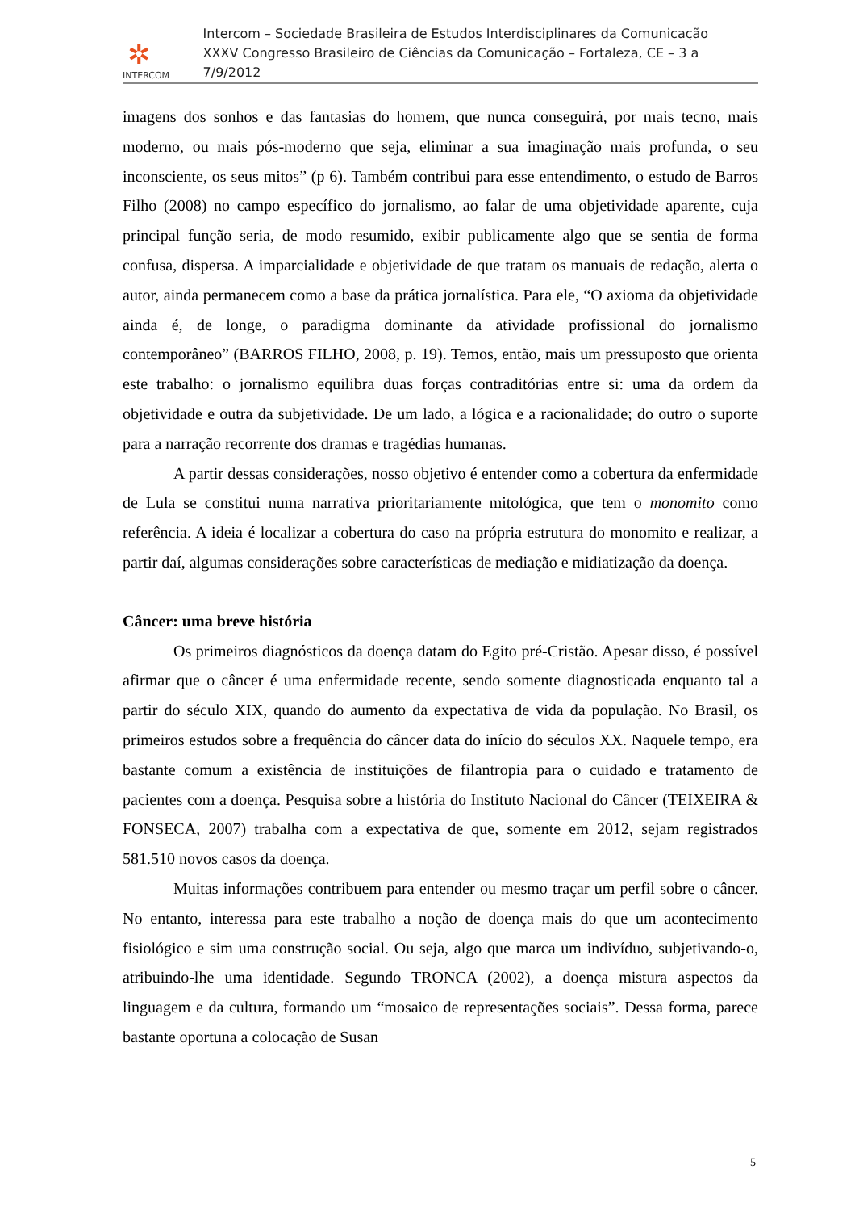✲
INTERCOM
Intercom – Sociedade Brasileira de Estudos Interdisciplinares da Comunicação
XXXV Congresso Brasileiro de Ciências da Comunicação – Fortaleza, CE – 3 a 7/9/2012
imagens dos sonhos e das fantasias do homem, que nunca conseguirá, por mais tecno, mais moderno, ou mais pós-moderno que seja, eliminar a sua imaginação mais profunda, o seu inconsciente, os seus mitos” (p 6). Também contribui para esse entendimento, o estudo de Barros Filho (2008) no campo específico do jornalismo, ao falar de uma objetividade aparente, cuja principal função seria, de modo resumido, exibir publicamente algo que se sentia de forma confusa, dispersa. A imparcialidade e objetividade de que tratam os manuais de redação, alerta o autor, ainda permanecem como a base da prática jornalística. Para ele, “O axioma da objetividade ainda é, de longe, o paradigma dominante da atividade profissional do jornalismo contemporâneo” (BARROS FILHO, 2008, p. 19). Temos, então, mais um pressuposto que orienta este trabalho: o jornalismo equilibra duas forças contraditórias entre si: uma da ordem da objetividade e outra da subjetividade. De um lado, a lógica e a racionalidade; do outro o suporte para a narração recorrente dos dramas e tragédias humanas.
A partir dessas considerações, nosso objetivo é entender como a cobertura da enfermidade de Lula se constitui numa narrativa prioritariamente mitológica, que tem o monomito como referência. A ideia é localizar a cobertura do caso na própria estrutura do monomito e realizar, a partir daí, algumas considerações sobre características de mediação e midiatização da doença.
Câncer: uma breve história
Os primeiros diagnósticos da doença datam do Egito pré-Cristão. Apesar disso, é possível afirmar que o câncer é uma enfermidade recente, sendo somente diagnosticada enquanto tal a partir do século XIX, quando do aumento da expectativa de vida da população. No Brasil, os primeiros estudos sobre a frequência do câncer data do início do séculos XX. Naquele tempo, era bastante comum a existência de instituições de filantropia para o cuidado e tratamento de pacientes com a doença. Pesquisa sobre a história do Instituto Nacional do Câncer (TEIXEIRA & FONSECA, 2007) trabalha com a expectativa de que, somente em 2012, sejam registrados 581.510 novos casos da doença.
Muitas informações contribuem para entender ou mesmo traçar um perfil sobre o câncer. No entanto, interessa para este trabalho a noção de doença mais do que um acontecimento fisiológico e sim uma construção social. Ou seja, algo que marca um indivíduo, subjetivando-o, atribuindo-lhe uma identidade. Segundo TRONCA (2002), a doença mistura aspectos da linguagem e da cultura, formando um “mosaico de representações sociais”. Dessa forma, parece bastante oportuna a colocação de Susan
5